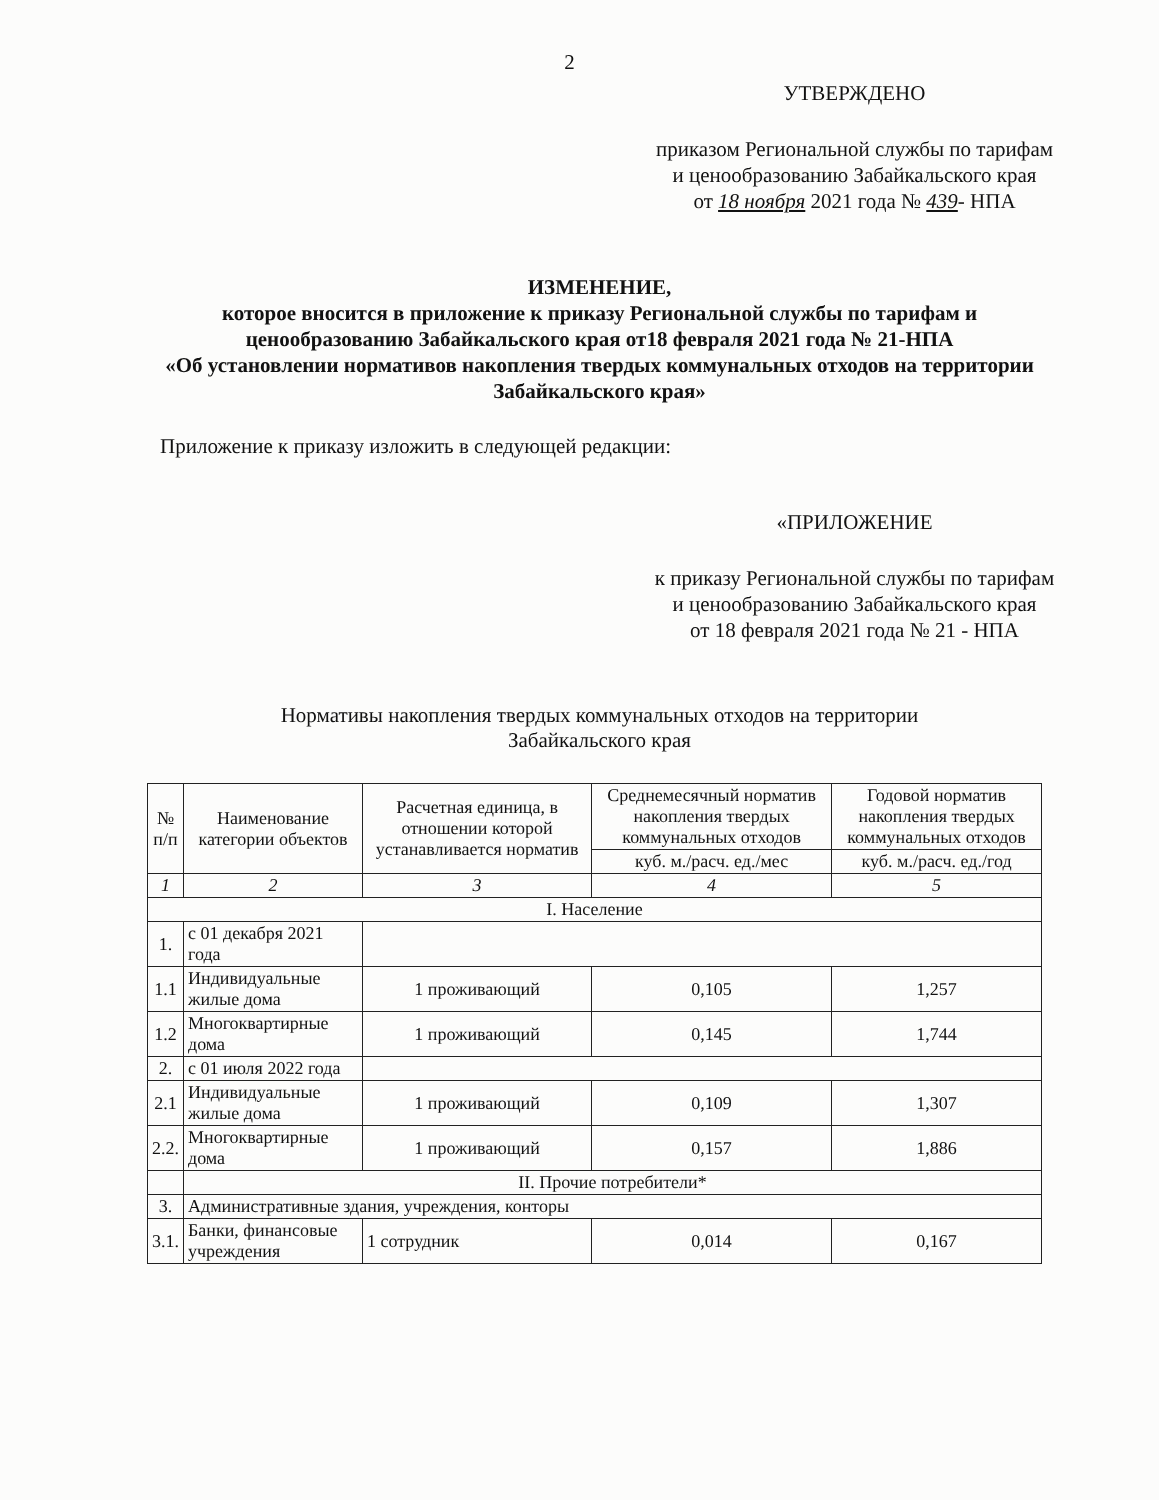2
УТВЕРЖДЕНО
приказом Региональной службы по тарифам и ценообразованию Забайкальского края
от 18 ноября 2021 года № 439- НПА
ИЗМЕНЕНИЕ,
которое вносится в приложение к приказу Региональной службы по тарифам и ценообразованию Забайкальского края от18 февраля 2021 года № 21-НПА
«Об установлении нормативов накопления твердых коммунальных отходов на территории Забайкальского края»
Приложение к приказу изложить в следующей редакции:
«ПРИЛОЖЕНИЕ
к приказу Региональной службы по тарифам и ценообразованию Забайкальского края
от 18 февраля 2021 года № 21 - НПА
Нормативы накопления твердых коммунальных отходов на территории
Забайкальского края
| № п/п | Наименование категории объектов | Расчетная единица, в отношении которой устанавливается норматив | Среднемесячный норматив накопления твердых коммунальных отходов | Годовой норматив накопления твердых коммунальных отходов |
| --- | --- | --- | --- | --- |
| | | | куб. м./расч. ед./мес | куб. м./расч. ед./год |
| 1 | 2 | 3 | 4 | 5 |
| I. Население | | | | |
| 1. | с 01 декабря 2021 года | | | |
| 1.1 | Индивидуальные жилые дома | 1 проживающий | 0,105 | 1,257 |
| 1.2 | Многоквартирные дома | 1 проживающий | 0,145 | 1,744 |
| 2. | с 01 июля 2022 года | | | |
| 2.1 | Индивидуальные жилые дома | 1 проживающий | 0,109 | 1,307 |
| 2.2. | Многоквартирные дома | 1 проживающий | 0,157 | 1,886 |
| | II. Прочие потребители* | | | |
| 3. | Административные здания, учреждения, конторы | | | |
| 3.1. | Банки, финансовые учреждения | 1 сотрудник | 0,014 | 0,167 |